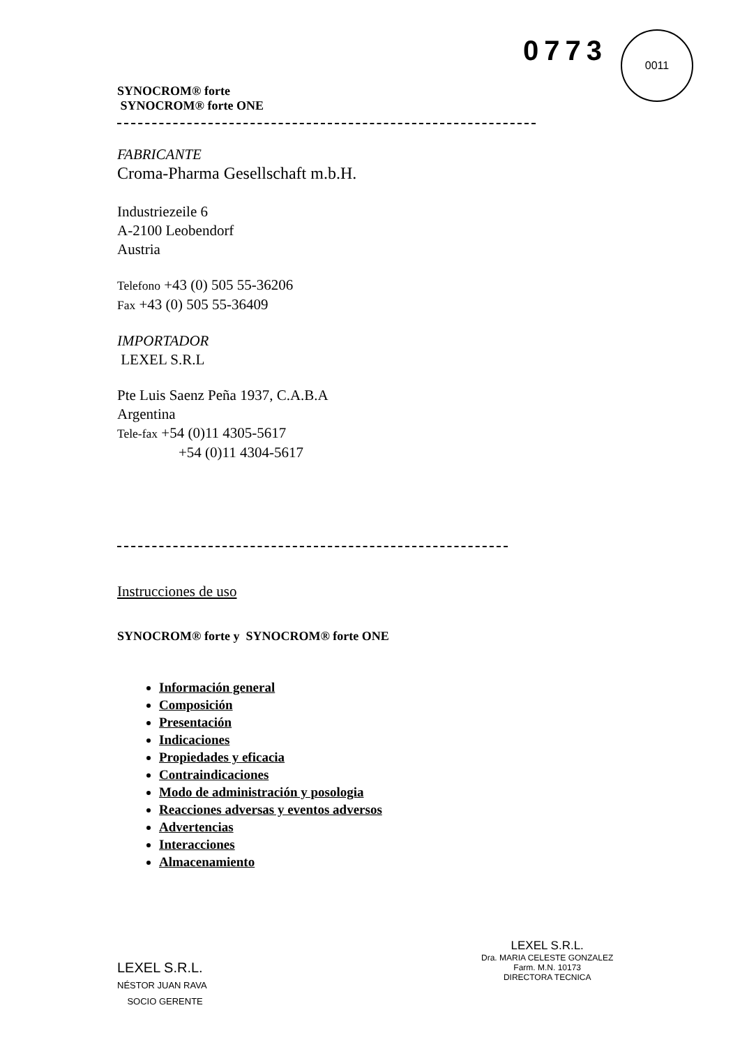0773 0011
SYNOCROM® forte
SYNOCROM® forte ONE
FABRICANTE
Croma-Pharma Gesellschaft m.b.H.
Industriezeile 6
A-2100 Leobendorf
Austria
Telefono +43 (0) 505 55-36206
Fax +43 (0) 505 55-36409
IMPORTADOR
LEXEL S.R.L
Pte Luis Saenz Peña 1937, C.A.B.A
Argentina
Tele-fax +54 (0)11 4305-5617
+54 (0)11 4304-5617
Instrucciones de uso
SYNOCROM® forte y SYNOCROM® forte ONE
Información general
Composición
Presentación
Indicaciones
Propiedades y eficacia
Contraindicaciones
Modo de administración y posologia
Reacciones adversas y eventos adversos
Advertencias
Interacciones
Almacenamiento
LEXEL S.R.L.
NÉSTOR JUAN RAVA
SOCIO GERENTE
LEXEL S.R.L.
Dra. MARIA CELESTE GONZALEZ
Farm. M.N. 10173
DIRECTORA TECNICA